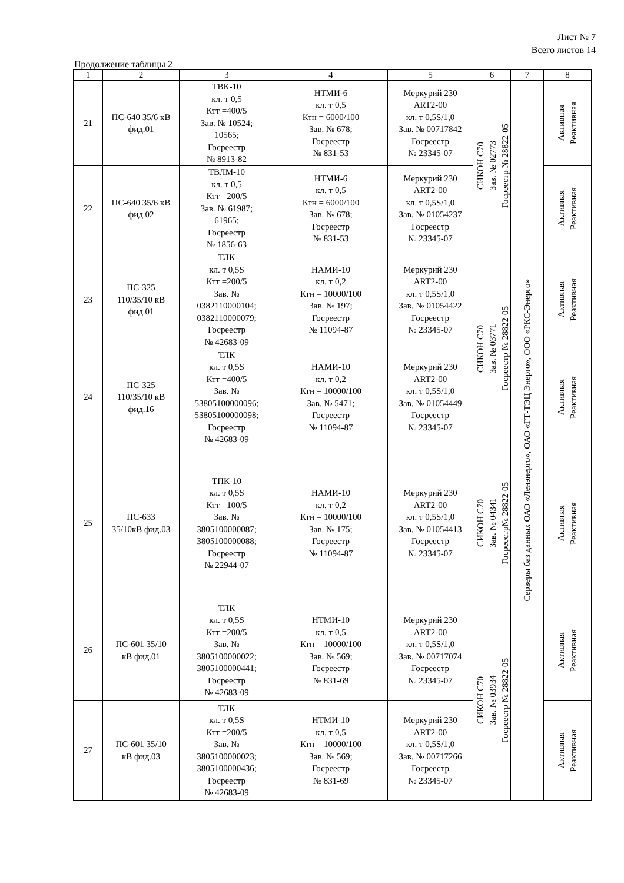Лист № 7
Всего листов 14
Продолжение таблицы 2
| 1 | 2 | 3 | 4 | 5 | 6 | 7 | 8 |
| --- | --- | --- | --- | --- | --- | --- | --- |
| 21 | ПС-640 35/6 кВ фид.01 | ТВК-10 кл. т 0,5 Ктт =400/5 Зав. № 10524; 10565; Госреестр № 8913-82 | НТМИ-6 кл. т 0,5 Ктн = 6000/100 Зав. № 678; Госреестр № 831-53 | Меркурий 230 ART2-00 кл. т 0,5S/1,0 Зав. № 00717842 Госреестр № 23345-07 | СИКОН С70 Зав. № 02773 Госреестр № 28822-05 | Серверы баз данных ОАО «Ленэнерго», ОАО «ГТ-ТЭЦ Энерго», ООО «РКС-Энерго» | Активная Реактивная |
| 22 | ПС-640 35/6 кВ фид.02 | ТВЛМ-10 кл. т 0,5 Ктт =200/5 Зав. № 61987; 61965; Госреестр № 1856-63 | НТМИ-6 кл. т 0,5 Ктн = 6000/100 Зав. № 678; Госреестр № 831-53 | Меркурий 230 ART2-00 кл. т 0,5S/1,0 Зав. № 01054237 Госреестр № 23345-07 | | | Активная Реактивная |
| 23 | ПС-325 110/35/10 кВ фид.01 | ТЛК кл. т 0,5S Ктт =200/5 Зав. № 0382110000104; 0382110000079; Госреестр № 42683-09 | НАМИ-10 кл. т 0,2 Ктн = 10000/100 Зав. № 197; Госреестр № 11094-87 | Меркурий 230 ART2-00 кл. т 0,5S/1,0 Зав. № 01054422 Госреестр № 23345-07 | СИКОН С70 Зав. № 03771 Госреестр № 28822-05 | | Активная Реактивная |
| 24 | ПС-325 110/35/10 кВ фид.16 | ТЛК кл. т 0,5S Ктт =400/5 Зав. № 53805100000096; 53805100000098; Госреестр № 42683-09 | НАМИ-10 кл. т 0,2 Ктн = 10000/100 Зав. № 5471; Госреестр № 11094-87 | Меркурий 230 ART2-00 кл. т 0,5S/1,0 Зав. № 01054449 Госреестр № 23345-07 | | | Активная Реактивная |
| 25 | ПС-633 35/10кВ фид.03 | ТПК-10 кл. т 0,5S Ктт =100/5 Зав. № 3805100000087; 3805100000088; Госреестр № 22944-07 | НАМИ-10 кл. т 0,2 Ктн = 10000/100 Зав. № 175; Госреестр № 11094-87 | Меркурий 230 ART2-00 кл. т 0,5S/1,0 Зав. № 01054413 Госреестр № 23345-07 | СИКОН С70 Зав. № 04341 Госреестр№ 28822-05 | | Активная Реактивная |
| 26 | ПС-601 35/10 кВ фид.01 | ТЛК кл. т 0,5S Ктт =200/5 Зав. № 3805100000022; 3805100000441; Госреестр № 42683-09 | НТМИ-10 кл. т 0,5 Ктн = 10000/100 Зав. № 569; Госреестр № 831-69 | Меркурий 230 ART2-00 кл. т 0,5S/1,0 Зав. № 00717074 Госреестр № 23345-07 | СИКОН С70 Зав. № 03934 Госреестр № 28822-05 | | Активная Реактивная |
| 27 | ПС-601 35/10 кВ фид.03 | ТЛК кл. т 0,5S Ктт =200/5 Зав. № 3805100000023; 3805100000436; Госреестр № 42683-09 | НТМИ-10 кл. т 0,5 Ктн = 10000/100 Зав. № 569; Госреестр № 831-69 | Меркурий 230 ART2-00 кл. т 0,5S/1,0 Зав. № 00717266 Госреестр № 23345-07 | | | Активная Реактивная |